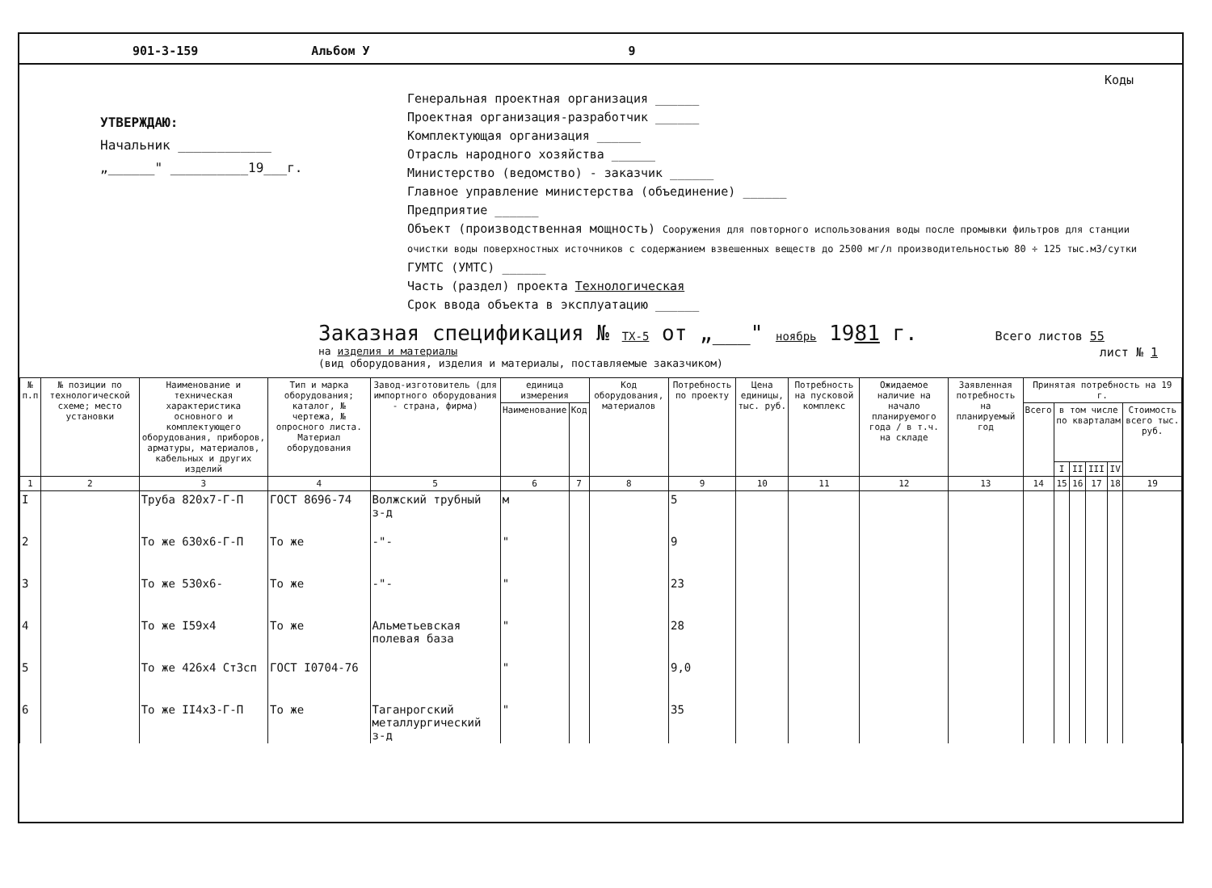901-3-159 Альбом У 9
УТВЕРЖДАЮ:
Начальник ____________
„______" __________19___г.
Коды
Генеральная проектная организация ______
Проектная организация-разработчик ______
Комплектующая организация ______
Отрасль народного хозяйства ______
Министерство (ведомство) - заказчик ______
Главное управление министерства (объединение) ______
Предприятие ______
Объект (производственная мощность) Сооружения для повторного использования воды после промывки фильтров для станции очистки воды поверхностных источников с содержанием взвешенных веществ до 2500 мг/л производительностью 80 ÷ 125 тыс.м3/сутки
ГУМТС (УМТС) ______
Часть (раздел) проекта Технологическая
Срок ввода объекта в эксплуатацию ______
Заказная спецификация № ТХ-5 от „___" ноябрь 1981 г. Всего листов 55
на изделия и материалы
(вид оборудования, изделия и материалы, поставляемые заказчиком) лист № 1
| № п.п | № позиции по технологической схеме; место установки | Наименование и техническая характеристика основного и комплектующего оборудования, приборов, арматуры, материалов, кабельных и других изделий | Тип и марка оборудования; каталог, № чертежа, № опросного листа. Материал оборудования | Завод-изготовитель (для импортного оборудования - страна, фирма) | единица измерения | | Код оборудования, материалов | Потребность по проекту | Цена единицы, тыс. руб. | Потребность на пусковой комплекс | Ожидаемое наличие на начало планируемого года / в т.ч. на складе | Заявленная потребность на планируемый год | Принятая потребность на 19 г. | | | | | |
| --- | --- | --- | --- | --- | --- | --- | --- | --- | --- | --- | --- | --- | --- | --- | --- | --- | --- | --- |
| | | | | | Наименование | Код | | | | | | | Всего | в том числе по кварталам | | | | Стоимость всего тыс. руб. |
| | | | | | | | | | | | | | | I | II | III | IV | |
| 1 | 2 | 3 | 4 | 5 | 6 | 7 | 8 | 9 | 10 | 11 | 12 | 13 | 14 | 15 | 16 | 17 | 18 | 19 |
| I | | Труба 820x7-Г-П | ГОСТ 8696-74 | Волжский трубный з-д | м | | | 5 | | | | | | | | | | |
| 2 | | То же 630x6-Г-П | То же | -"- | " | | | 9 | | | | | | | | | | |
| 3 | | То же 530x6- | То же | -"- | " | | | 23 | | | | | | | | | | |
| 4 | | То же I59x4 | То же | Альметьевская полевая база | " | | | 28 | | | | | | | | | | |
| 5 | | То же 426x4 Ст3сп | ГОСТ I0704-76 | | " | | | 9,0 | | | | | | | | | | |
| 6 | | То же II4x3-Г-П | То же | Таганрогский металлургический з-д | " | | | 35 | | | | | | | | | | |